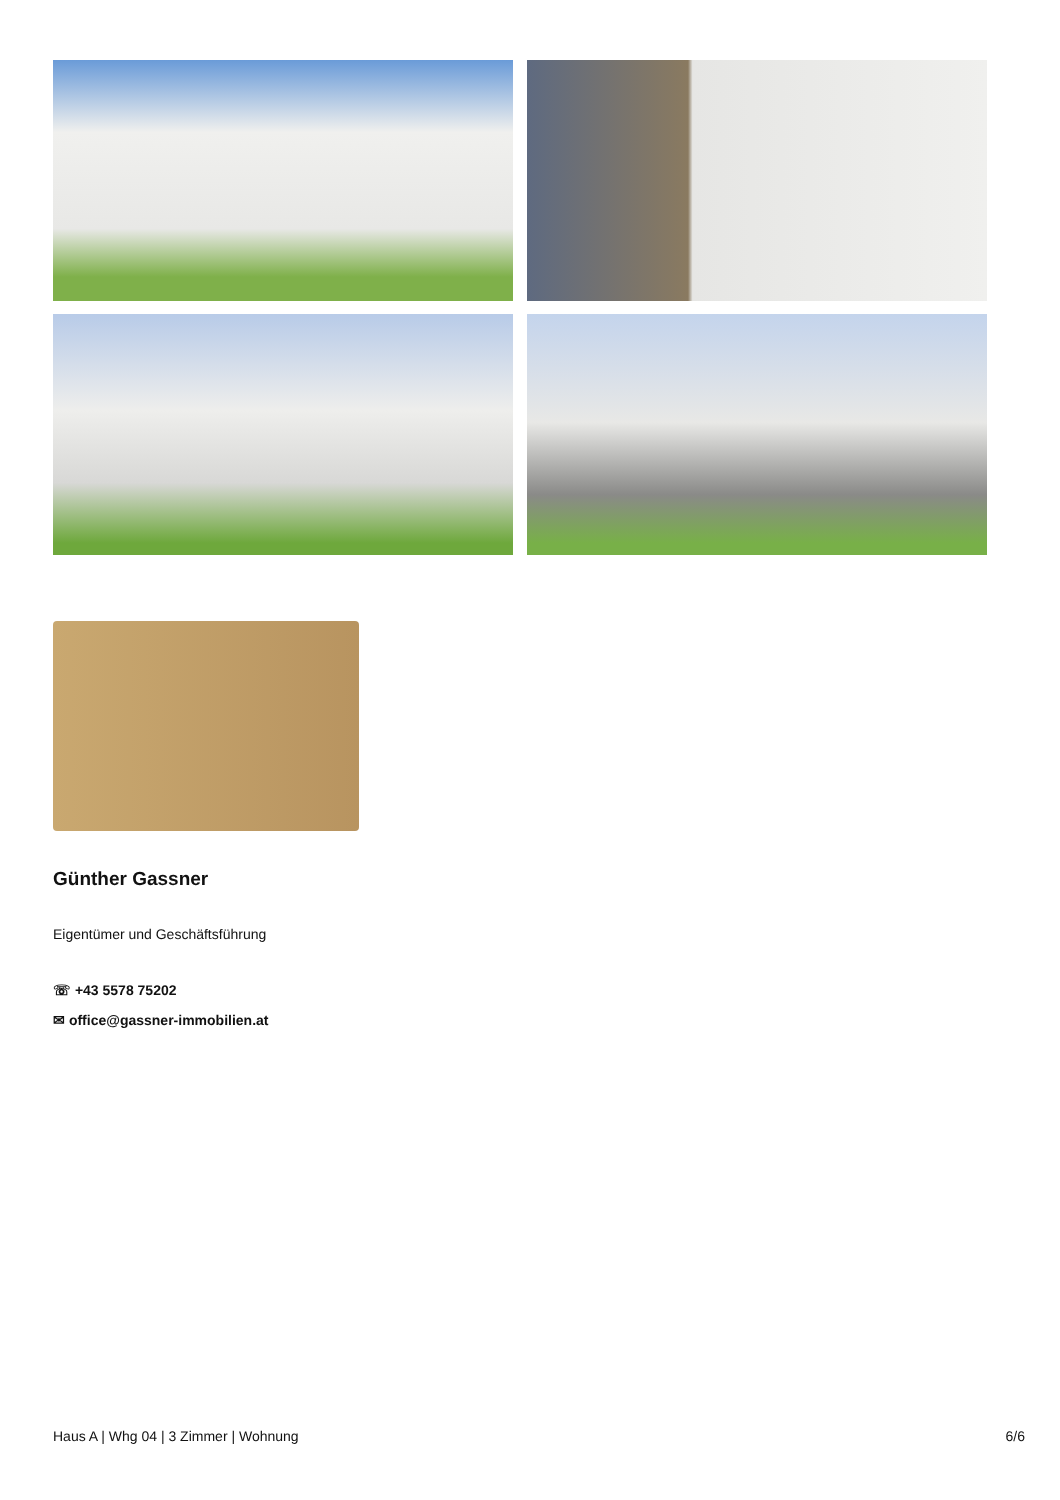Günther Gassner
Eigentümer und Geschäftsführung
☏ +43 5578 75202
✉ office@gassner-immobilien.at
Haus A | Whg 04 | 3 Zimmer | Wohnung 6/6